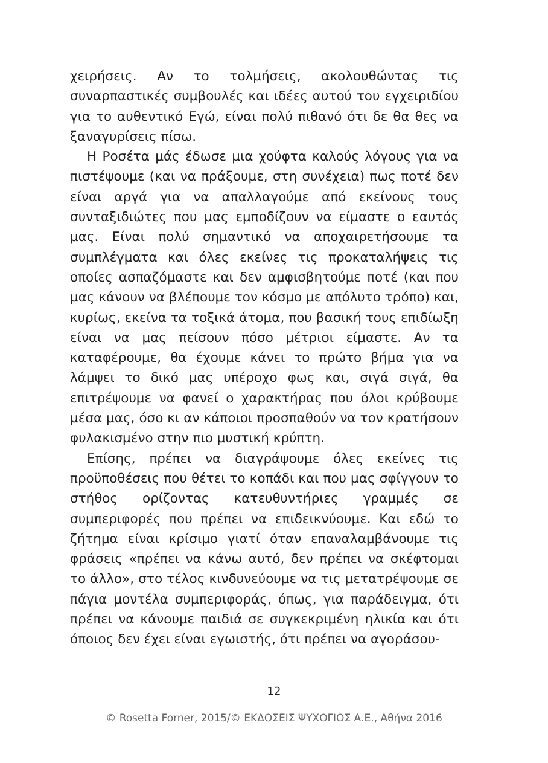χειρήσεις. Αν το τολμήσεις, ακολουθώντας τις συναρπαστικές συμβουλές και ιδέες αυτού του εγχειριδίου για το αυθεντικό Εγώ, είναι πολύ πιθανό ότι δε θα θες να ξαναγυρίσεις πίσω.
Η Ροσέτα μάς έδωσε μια χούφτα καλούς λόγους για να πιστέψουμε (και να πράξουμε, στη συνέχεια) πως ποτέ δεν είναι αργά για να απαλλαγούμε από εκείνους τους συνταξιδιώτες που μας εμποδίζουν να είμαστε ο εαυτός μας. Είναι πολύ σημαντικό να αποχαιρετήσουμε τα συμπλέγματα και όλες εκείνες τις προκαταλήψεις τις οποίες ασπαζόμαστε και δεν αμφισβητούμε ποτέ (και που μας κάνουν να βλέπουμε τον κόσμο με απόλυτο τρόπο) και, κυρίως, εκείνα τα τοξικά άτομα, που βασική τους επιδίωξη είναι να μας πείσουν πόσο μέτριοι είμαστε. Αν τα καταφέρουμε, θα έχουμε κάνει το πρώτο βήμα για να λάμψει το δικό μας υπέροχο φως και, σιγά σιγά, θα επιτρέψουμε να φανεί ο χαρακτήρας που όλοι κρύβουμε μέσα μας, όσο κι αν κάποιοι προσπαθούν να τον κρατήσουν φυλακισμένο στην πιο μυστική κρύπτη.
Επίσης, πρέπει να διαγράψουμε όλες εκείνες τις προϋποθέσεις που θέτει το κοπάδι και που μας σφίγγουν το στήθος ορίζοντας κατευθυντήριες γραμμές σε συμπεριφορές που πρέπει να επιδεικνύουμε. Και εδώ το ζήτημα είναι κρίσιμο γιατί όταν επαναλαμβάνουμε τις φράσεις «πρέπει να κάνω αυτό, δεν πρέπει να σκέφτομαι το άλλο», στο τέλος κινδυνεύουμε να τις μετατρέψουμε σε πάγια μοντέλα συμπεριφοράς, όπως, για παράδειγμα, ότι πρέπει να κάνουμε παιδιά σε συγκεκριμένη ηλικία και ότι όποιος δεν έχει είναι εγωιστής, ότι πρέπει να αγοράσου-
12
© Rosetta Forner, 2015/© ΕΚΔΟΣΕΙΣ ΨΥΧΟΓΙΟΣ Α.Ε., Αθήνα 2016